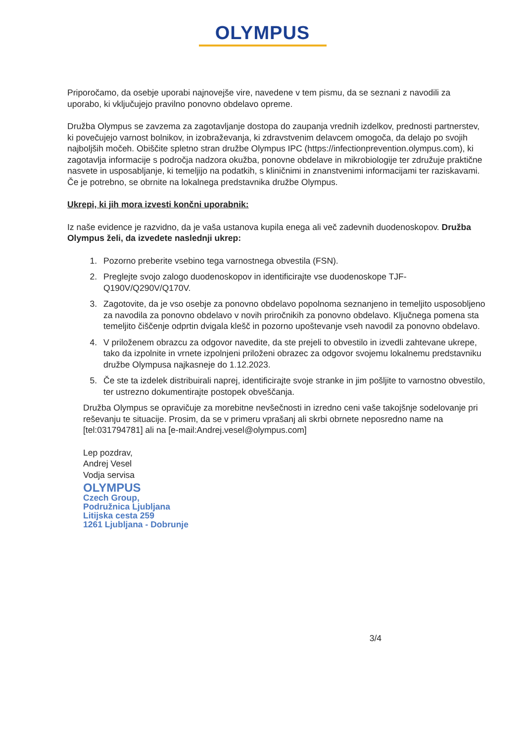OLYMPUS
Priporočamo, da osebje uporabi najnovejše vire, navedene v tem pismu, da se seznani z navodili za uporabo, ki vključujejo pravilno ponovno obdelavo opreme.
Družba Olympus se zavzema za zagotavljanje dostopa do zaupanja vrednih izdelkov, prednosti partnerstev, ki povečujejo varnost bolnikov, in izobraževanja, ki zdravstvenim delavcem omogoča, da delajo po svojih najboljših močeh. Obiščite spletno stran družbe Olympus IPC (https://infectionprevention.olympus.com), ki zagotavlja informacije s področja nadzora okužba, ponovne obdelave in mikrobiologije ter združuje praktične nasvete in usposabljanje, ki temeljijo na podatkih, s kliničnimi in znanstvenimi informacijami ter raziskavami. Če je potrebno, se obrnite na lokalnega predstavnika družbe Olympus.
Ukrepi, ki jih mora izvesti končni uporabnik:
Iz naše evidence je razvidno, da je vaša ustanova kupila enega ali več zadevnih duodenoskopov. Družba Olympus želi, da izvedete naslednji ukrep:
1. Pozorno preberite vsebino tega varnostnega obvestila (FSN).
2. Preglejte svojo zalogo duodenoskopov in identificirajte vse duodenoskope TJF-Q190V/Q290V/Q170V.
3. Zagotovite, da je vso osebje za ponovno obdelavo popolnoma seznanjeno in temeljito usposobljeno za navodila za ponovno obdelavo v novih priročnikih za ponovno obdelavo. Ključnega pomena sta temeljito čiščenje odprtin dvigala klešč in pozorno upoštevanje vseh navodil za ponovno obdelavo.
4. V priloženem obrazcu za odgovor navedite, da ste prejeli to obvestilo in izvedli zahtevane ukrepe, tako da izpolnite in vrnete izpolnjeni priloženi obrazec za odgovor svojemu lokalnemu predstavniku družbe Olympusa najkasneje do 1.12.2023.
5. Če ste ta izdelek distribuirali naprej, identificirajte svoje stranke in jim pošljite to varnostno obvestilo, ter ustrezno dokumentirajte postopek obveščanja.
Družba Olympus se opravičuje za morebitne nevšečnosti in izredno ceni vaše takojšnje sodelovanje pri reševanju te situacije. Prosim, da se v primeru vprašanj ali skrbi obrnete neposredno name na [tel:031794781] ali na [e-mail:Andrej.vesel@olympus.com]
Lep pozdrav,
Andrej Vesel
Vodja servisa
OLYMPUS
Czech Group,
Podružnica Ljubljana
Litijska cesta 259
1261 Ljubljana - Dobrunje
3/4